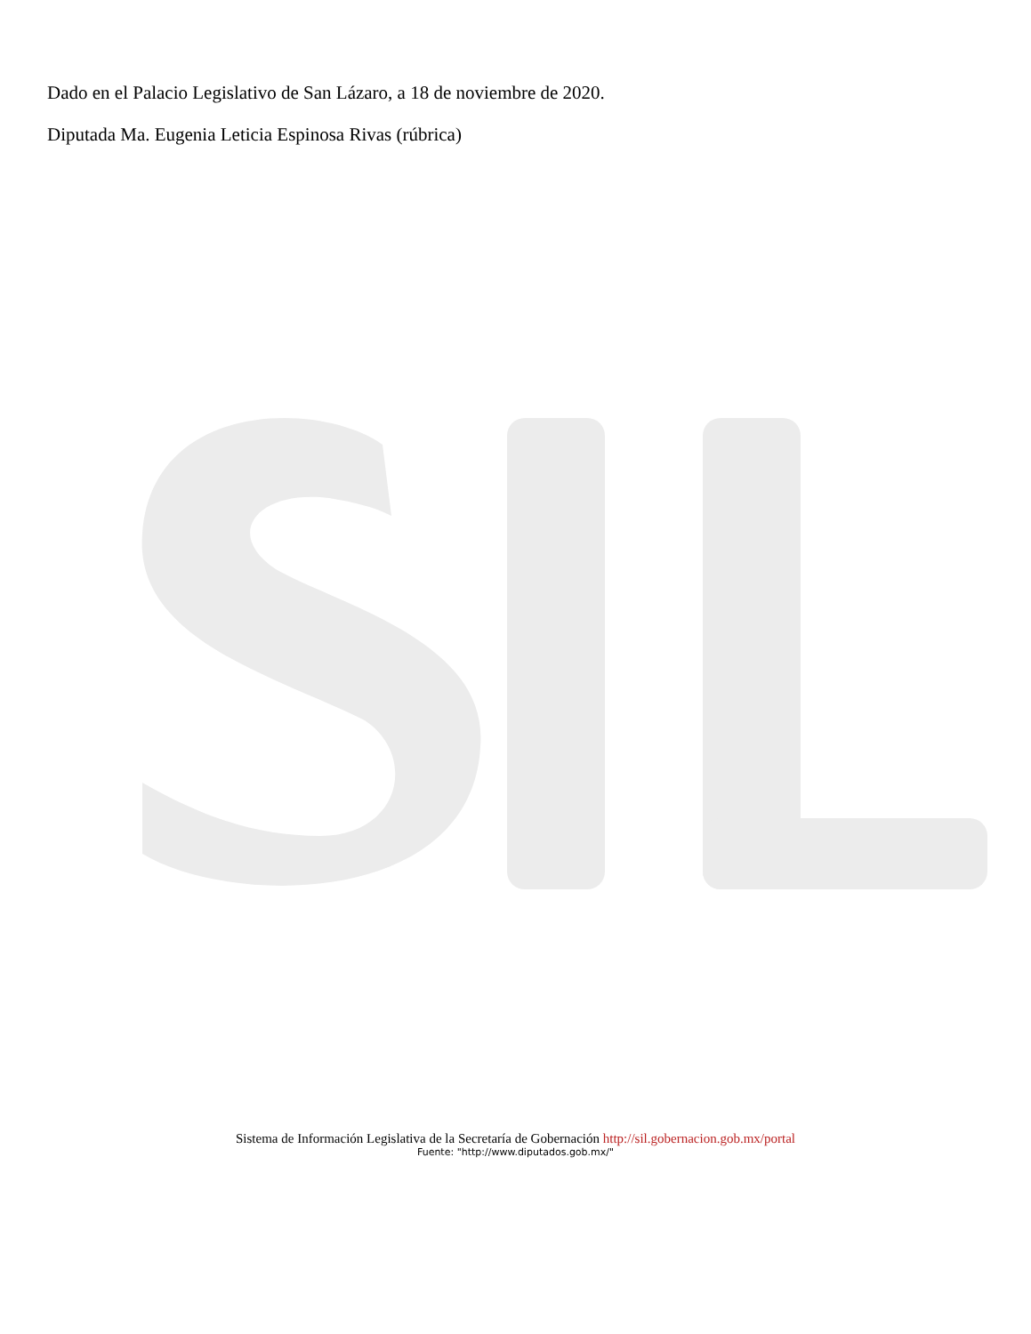Dado en el Palacio Legislativo de San Lázaro, a 18 de noviembre de 2020.
Diputada Ma. Eugenia Leticia Espinosa Rivas (rúbrica)
Sistema de Información Legislativa de la Secretaría de Gobernación http://sil.gobernacion.gob.mx/portal
Fuente: "http://www.diputados.gob.mx/"